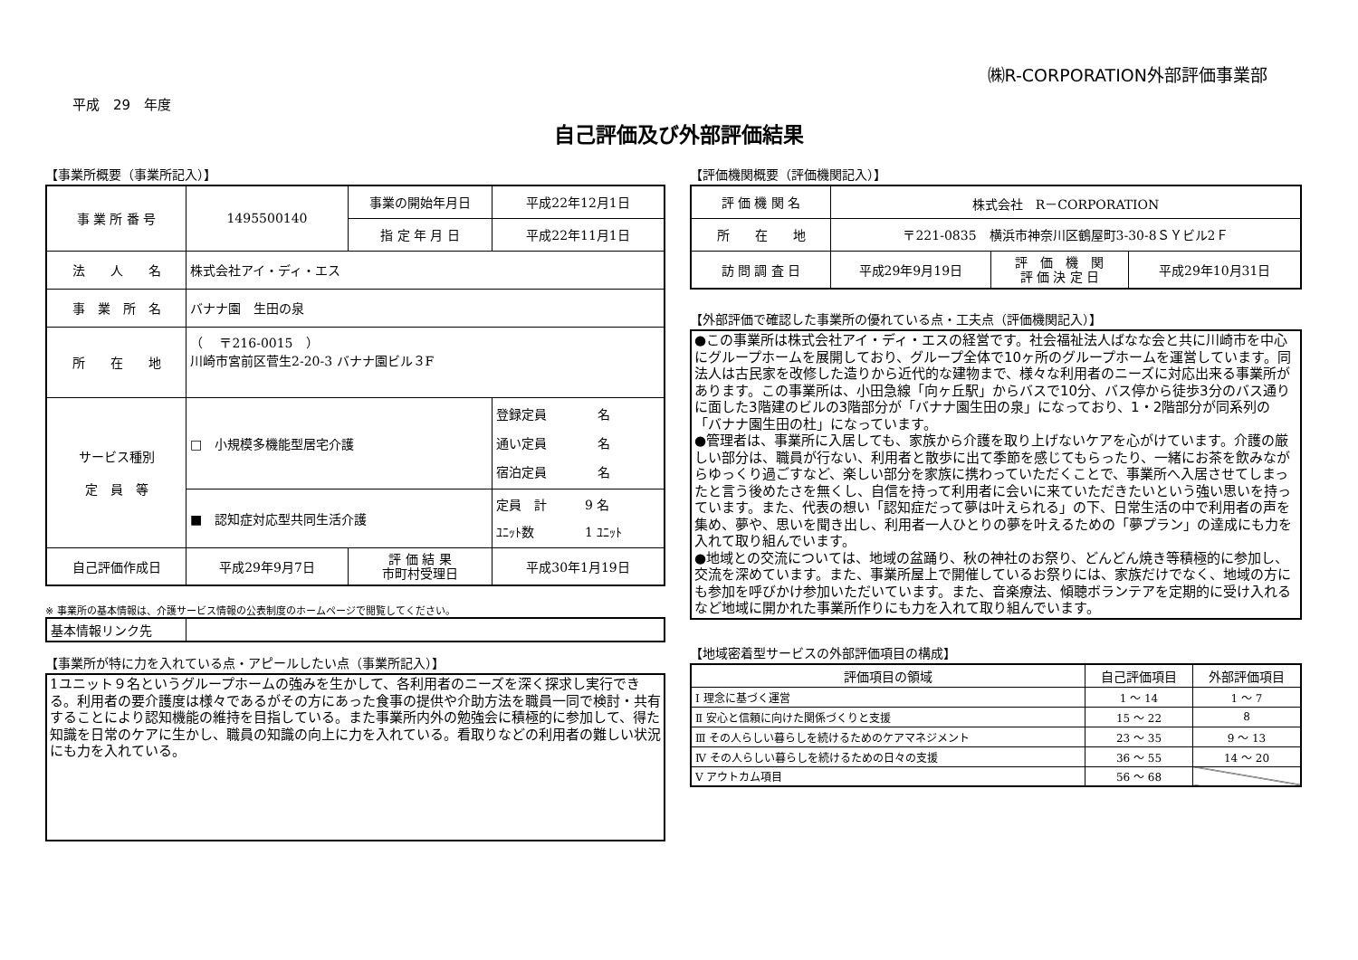㈱R-CORPORATION外部評価事業部
平成　29　年度
自己評価及び外部評価結果
【事業所概要（事業所記入）】
| 事 業 所 番 号 | 1495500140 | 事業の開始年月日 | 平成22年12月1日 |
| | | 指 定 年 月 日 | 平成22年11月1日 |
| 法 人 名 | 株式会社アイ・ディ・エス | | |
| 事 業 所 名 | バナナ園 生田の泉 | | |
| 所 在 地 | （ 〒216-0015 ） 川崎市宮前区菅生2-20-3 バナナ園ビル３F | | |
| サービス種別 定 員 等 | □ 小規模多機能型居宅介護 | | 登録定員 名 通い定員 名 宿泊定員 名 |
| | ■ 認知症対応型共同生活介護 | | 定員 計 9 名 ﾕﾆｯﾄ数 1 ﾕﾆｯﾄ |
| 自己評価作成日 | 平成29年9月7日 | 評 価 結 果 市町村受理日 | 平成30年1月19日 |
※ 事業所の基本情報は、介護サービス情報の公表制度のホームページで閲覧してください。
| 基本情報リンク先 | |
【事業所が特に力を入れている点・アピールしたい点（事業所記入）】
1ユニット９名というグループホームの強みを生かして、各利用者のニーズを深く探求し実行できる。利用者の要介護度は様々であるがその方にあった食事の提供や介助方法を職員一同で検討・共有することにより認知機能の維持を目指している。また事業所内外の勉強会に積極的に参加して、得た知識を日常のケアに生かし、職員の知識の向上に力を入れている。看取りなどの利用者の難しい状況にも力を入れている。
【評価機関概要（評価機関記入）】
| 評 価 機 関 名 | 株式会社 R－CORPORATION | | |
| 所 在 地 | 〒221-0835 横浜市神奈川区鶴屋町3-30-8ＳＹビル2Ｆ | | |
| 訪 問 調 査 日 | 平成29年9月19日 | 評 価 機 関 評 価 決 定 日 | 平成29年10月31日 |
【外部評価で確認した事業所の優れている点・工夫点（評価機関記入）】
●この事業所は株式会社アイ・ディ・エスの経営です。社会福祉法人ばなな会と共に川崎市を中心にグループホームを展開しており、グループ全体で10ヶ所のグループホームを運営しています。同法人は古民家を改修した造りから近代的な建物まで、様々な利用者のニーズに対応出来る事業所があります。この事業所は、小田急線「向ヶ丘駅」からバスで10分、バス停から徒歩3分のバス通りに面した3階建のビルの3階部分が「バナナ園生田の泉」になっており、1・2階部分が同系列の「バナナ園生田の杜」になっています。
●管理者は、事業所に入居しても、家族から介護を取り上げないケアを心がけています。介護の厳しい部分は、職員が行ない、利用者と散歩に出て季節を感じてもらったり、一緒にお茶を飲みながらゆっくり過ごすなど、楽しい部分を家族に携わっていただくことで、事業所へ入居させてしまったと言う後めたさを無くし、自信を持って利用者に会いに来ていただきたいという強い思いを持っています。また、代表の想い「認知症だって夢は叶えられる」の下、日常生活の中で利用者の声を集め、夢や、思いを聞き出し、利用者一人ひとりの夢を叶えるための「夢プラン」の達成にも力を入れて取り組んでいます。
●地域との交流については、地域の盆踊り、秋の神社のお祭り、どんどん焼き等積極的に参加し、交流を深めています。また、事業所屋上で開催しているお祭りには、家族だけでなく、地域の方にも参加を呼びかけ参加いただいています。また、音楽療法、傾聴ボランテアを定期的に受け入れるなど地域に開かれた事業所作りにも力を入れて取り組んでいます。
【地域密着型サービスの外部評価項目の構成】
| 評価項目の領域 | 自己評価項目 | 外部評価項目 |
| --- | --- | --- |
| Ⅰ 理念に基づく運営 | 1 ～ 14 | 1 ～ 7 |
| Ⅱ 安心と信頼に向けた関係づくりと支援 | 15 ～ 22 | 8 |
| Ⅲ その人らしい暮らしを続けるためのケアマネジメント | 23 ～ 35 | 9 ～ 13 |
| Ⅳ その人らしい暮らしを続けるための日々の支援 | 36 ～ 55 | 14 ～ 20 |
| Ⅴ アウトカム項目 | 56 ～ 68 | |